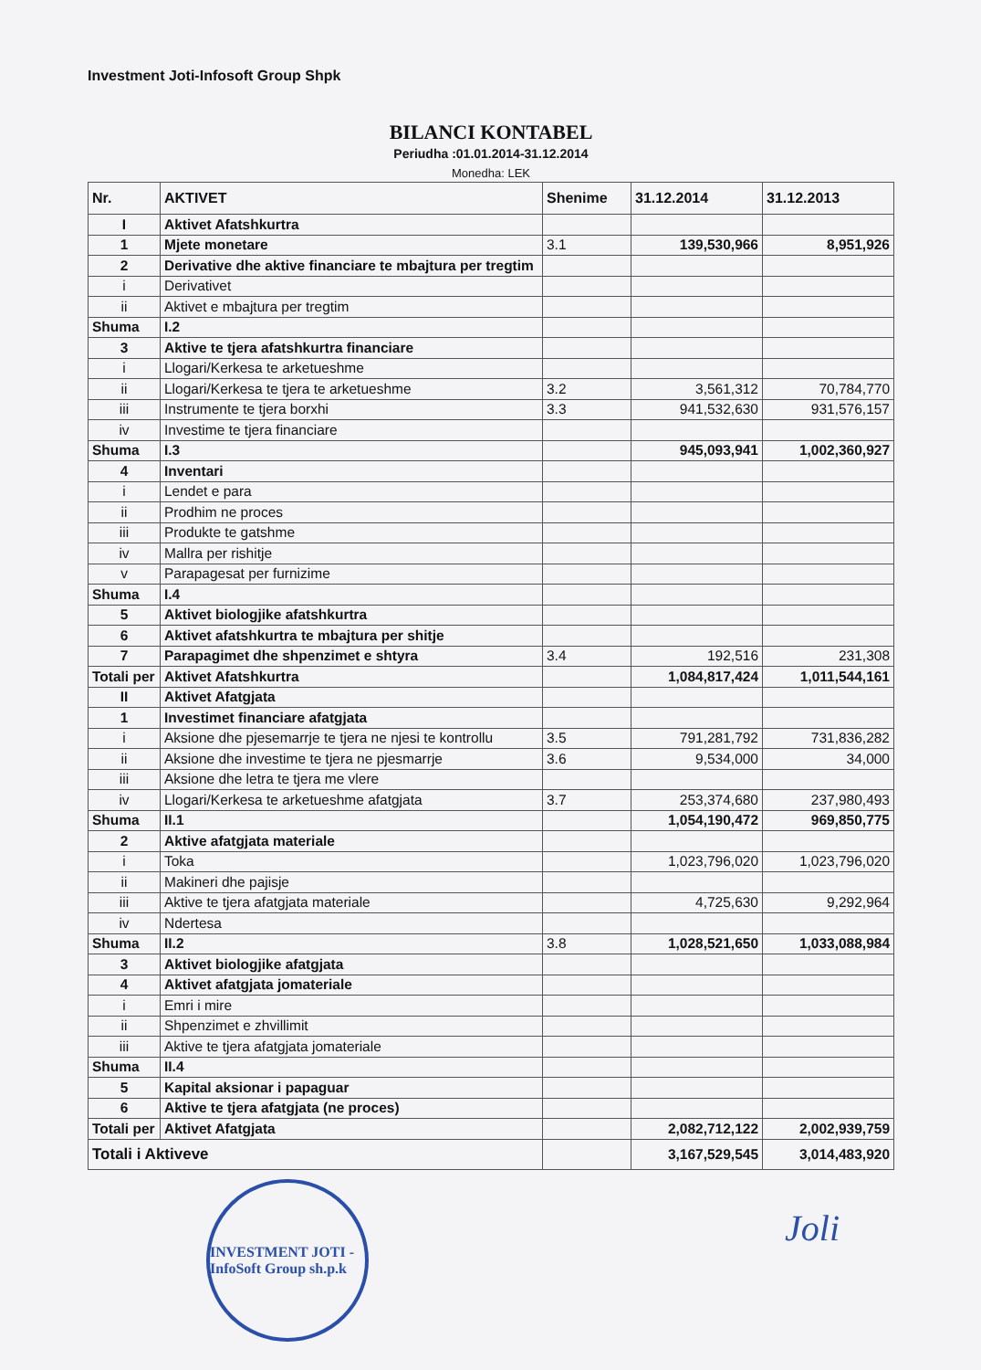Investment Joti-Infosoft Group Shpk
BILANCI KONTABEL
Periudha :01.01.2014-31.12.2014
Monedha: LEK
| Nr. | AKTIVET | Shenime | 31.12.2014 | 31.12.2013 |
| --- | --- | --- | --- | --- |
| I | Aktivet Afatshkurtra | | | |
| 1 | Mjete monetare | 3.1 | 139,530,966 | 8,951,926 |
| 2 | Derivative dhe aktive financiare te mbajtura per tregtim | | | |
| i | Derivativet | | | |
| ii | Aktivet e mbajtura per tregtim | | | |
| Shuma | I.2 | | | |
| 3 | Aktive te tjera afatshkurtra financiare | | | |
| i | Llogari/Kerkesa te arketueshme | | | |
| ii | Llogari/Kerkesa te tjera te arketueshme | 3.2 | 3,561,312 | 70,784,770 |
| iii | Instrumente te tjera borxhi | 3.3 | 941,532,630 | 931,576,157 |
| iv | Investime te tjera financiare | | | |
| Shuma | I.3 | | 945,093,941 | 1,002,360,927 |
| 4 | Inventari | | | |
| i | Lendet e para | | | |
| ii | Prodhim ne proces | | | |
| iii | Produkte te gatshme | | | |
| iv | Mallra per rishitje | | | |
| v | Parapagesat per furnizime | | | |
| Shuma | I.4 | | | |
| 5 | Aktivet biologjike afatshkurtra | | | |
| 6 | Aktivet afatshkurtra te mbajtura per shitje | | | |
| 7 | Parapagimet dhe shpenzimet e shtyra | 3.4 | 192,516 | 231,308 |
| Totali per | Aktivet Afatshkurtra | | 1,084,817,424 | 1,011,544,161 |
| II | Aktivet Afatgjata | | | |
| 1 | Investimet financiare afatgjata | | | |
| i | Aksione dhe pjesemarrje te tjera ne njesi te kontrollu | 3.5 | 791,281,792 | 731,836,282 |
| ii | Aksione dhe investime te tjera ne pjesmarrje | 3.6 | 9,534,000 | 34,000 |
| iii | Aksione dhe letra te tjera me vlere | | | |
| iv | Llogari/Kerkesa te arketueshme afatgjata | 3.7 | 253,374,680 | 237,980,493 |
| Shuma | II.1 | | 1,054,190,472 | 969,850,775 |
| 2 | Aktive afatgjata materiale | | | |
| i | Toka | | 1,023,796,020 | 1,023,796,020 |
| ii | Makineri dhe pajisje | | | |
| iii | Aktive te tjera afatgjata materiale | | 4,725,630 | 9,292,964 |
| iv | Ndertesa | | | |
| Shuma | II.2 | 3.8 | 1,028,521,650 | 1,033,088,984 |
| 3 | Aktivet biologjike afatgjata | | | |
| 4 | Aktivet afatgjata jomateriale | | | |
| i | Emri i mire | | | |
| ii | Shpenzimet e zhvillimit | | | |
| iii | Aktive te tjera afatgjata jomateriale | | | |
| Shuma | II.4 | | | |
| 5 | Kapital aksionar i papaguar | | | |
| 6 | Aktive te tjera afatgjata (ne proces) | | | |
| Totali per | Aktivet Afatgjata | | 2,082,712,122 | 2,002,939,759 |
| Totali i Aktiveve | | | 3,167,529,545 | 3,014,483,920 |
INVESTMENT JOTI - InfoSoft Group sh.p.k
Joli